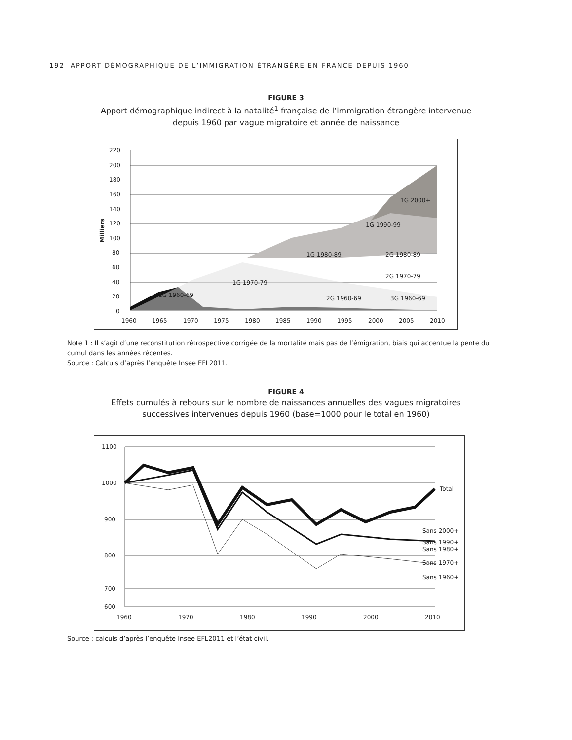192 APPORT DÉMOGRAPHIQUE DE L’IMMIGRATION ÉTRANGÈRE EN FRANCE DEPUIS 1960
FIGURE 3
Apport démographique indirect à la natalité<sup>1</sup> française de l’immigration étrangère intervenue depuis 1960 par vague migratoire et année de naissance
1G 1960-69
1G 1970-79
1G 1980-89
1G 1990-99
1G 2000+
2G 1980-89
2G 1970-79
2G 1960-69
3G 1960-69
220
200
180
160
140
120
100
80
60
40
20
0
Milliers
1960
1965
1970
1975
1980
1985
1990
1995
2000
2005
2010
Note 1 : Il s’agit d’une reconstitution rétrospective corrigée de la mortalité mais pas de l’émigration, biais qui accentue la pente du cumul dans les années récentes.
Source : Calculs d’après l’enquête Insee EFL2011.
FIGURE 4
Effets cumulés à rebours sur le nombre de naissances annuelles des vagues migratoires successives intervenues depuis 1960 (base=1000 pour le total en 1960)
Total
Sans 2000+
Sans 1990+
Sans 1980+
Sans 1970+
Sans 1960+
1100
1000
900
800
700
600
1960
1970
1980
1990
2000
2010
Source : calculs d’après l’enquête Insee EFL2011 et l’état civil.